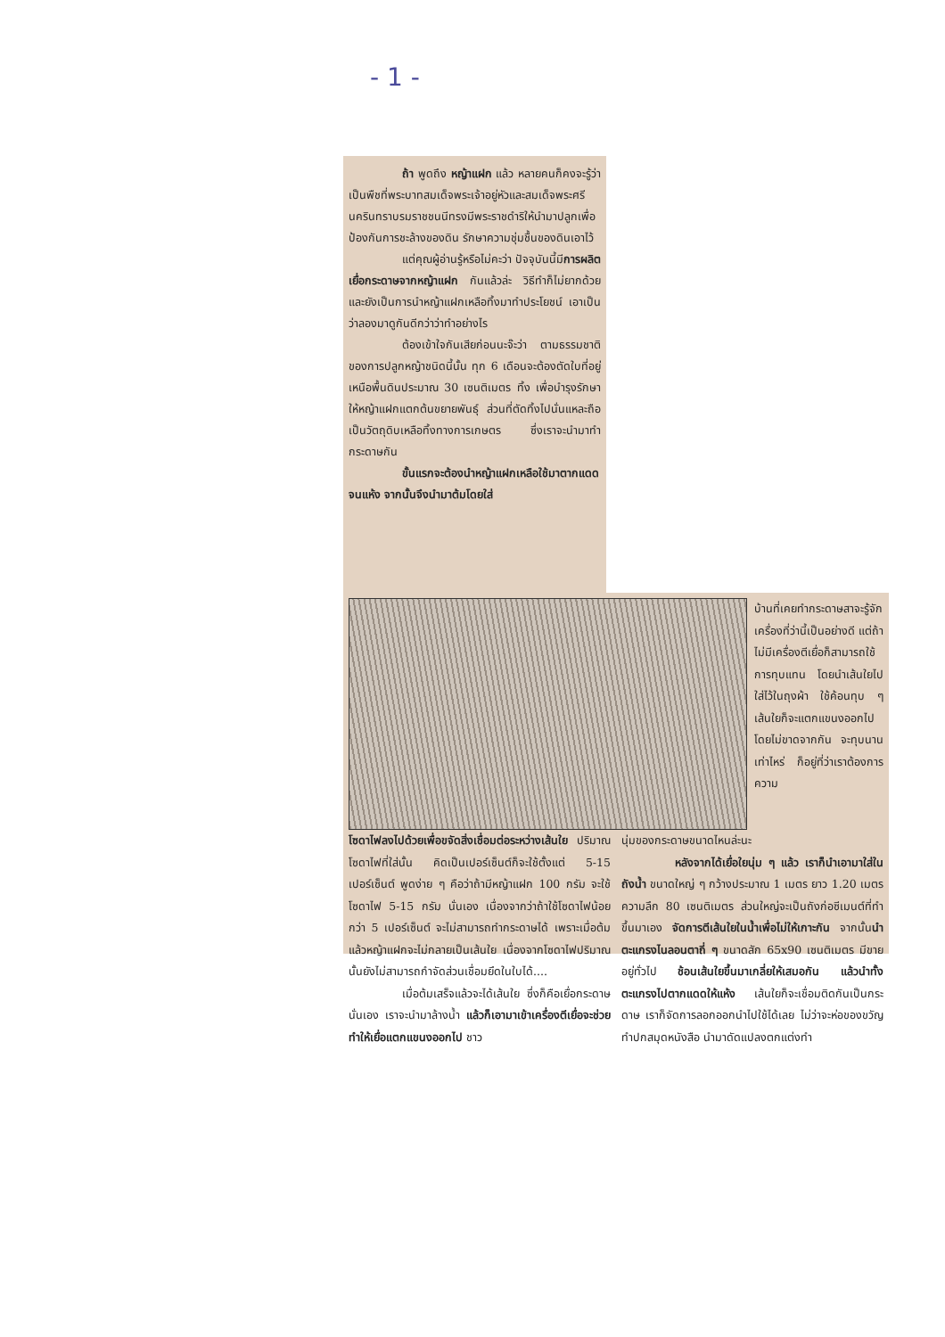- 1 -
ถ้า พูดถึง หญ้าแฝก แล้ว หลายคนก็คงจะรู้ว่าเป็นพืชที่พระบาทสมเด็จพระเจ้าอยู่หัวและสมเด็จพระศรีนครินทราบรมราชชนนีทรงมีพระราชดำริให้นำมาปลูกเพื่อป้องกันการชะล้างของดิน รักษาความชุ่มชื้นของดินเอาไว้
แต่คุณผู้อ่านรู้หรือไม่คะว่า ปัจจุบันนี้มีการผลิตเยื่อกระดาษจากหญ้าแฝก กันแล้วล่ะ วิธีทำก็ไม่ยากด้วย และยังเป็นการนำหญ้าแฝกเหลือทิ้งมาทำประโยชน์ เอาเป็นว่าลองมาดูกันดีกว่าว่าทำอย่างไร
ต้องเข้าใจกันเสียก่อนนะจ๊ะว่า ตามธรรมชาติของการปลูกหญ้าชนิดนี้นั้น ทุก 6 เดือนจะต้องตัดใบที่อยู่เหนือพื้นดินประมาณ 30 เซนติเมตร ทิ้ง เพื่อบำรุงรักษาให้หญ้าแฝกแตกต้นขยายพันธุ์ ส่วนที่ตัดทิ้งไปนั่นแหละถือเป็นวัตถุดิบเหลือทิ้งทางการเกษตร ซึ่งเราจะนำมาทำกระดาษกัน
ขั้นแรกจะต้องนำหญ้าแฝกเหลือใช้มาตากแดดจนแห้ง จากนั้นจึงนำมาต้มโดยใส่
บ้านที่เคยทำกระดาษสาจะรู้จักเครื่องที่ว่านี้เป็นอย่างดี แต่ถ้าไม่มีเครื่องตีเยื่อก็สามารถใช้การทุบแทน โดยนำเส้นใยไปใส่ไว้ในถุงผ้า ใช้ค้อนทุบ ๆ เส้นใยก็จะแตกแขนงออกไปโดยไม่ขาดจากกัน จะทุบนานเท่าไหร่ ก็อยู่ที่ว่าเราต้องการความ
โซดาไฟลงไปด้วยเพื่อขจัดสิ่งเชื่อมต่อระหว่างเส้นใย ปริมาณโซดาไฟที่ใส่นั้น คิดเป็นเปอร์เซ็นต์ก็จะใช้ตั้งแต่ 5-15 เปอร์เซ็นต์ พูดง่าย ๆ คือว่าถ้ามีหญ้าแฝก 100 กรัม จะใช้โซดาไฟ 5-15 กรัม นั่นเอง เนื่องจากว่าถ้าใช้โซดาไฟน้อยกว่า 5 เปอร์เซ็นต์ จะไม่สามารถทำกระดาษได้ เพราะเมื่อต้มแล้วหญ้าแฝกจะไม่กลายเป็นเส้นใย เนื่องจากโซดาไฟปริมาณนั้นยังไม่สามารถกำจัดส่วนเชื่อมยึดในใบได้....
เมื่อต้มเสร็จแล้วจะได้เส้นใย ซึ่งก็คือเยื่อกระดาษนั่นเอง เราจะนำมาล้างน้ำ แล้วก็เอามาเข้าเครื่องตีเยื่อจะช่วยทำให้เยื่อแตกแขนงออกไป ชาว
นุ่มของกระดาษขนาดไหนล่ะนะ
หลังจากได้เยื่อใยนุ่ม ๆ แล้ว เราก็นำเอามาใส่ในถังน้ำ ขนาดใหญ่ ๆ กว้างประมาณ 1 เมตร ยาว 1.20 เมตร ความลึก 80 เซนติเมตร ส่วนใหญ่จะเป็นถังก่อซีเมนต์ที่ทำขึ้นมาเอง จัดการตีเส้นใยในน้ำเพื่อไม่ให้เกาะกัน จากนั้นนำตะแกรงไนลอนตาถี่ ๆ ขนาดสัก 65x90 เซนติเมตร มีขายอยู่ทั่วไป ช้อนเส้นใยขึ้นมาเกลี่ยให้เสมอกัน แล้วนำทั้งตะแกรงไปตากแดดให้แห้ง เส้นใยก็จะเชื่อมติดกันเป็นกระดาษ เราก็จัดการลอกออกนำไปใช้ได้เลย ไม่ว่าจะห่อของขวัญ ทำปกสมุดหนังสือ นำมาดัดแปลงตกแต่งทำ